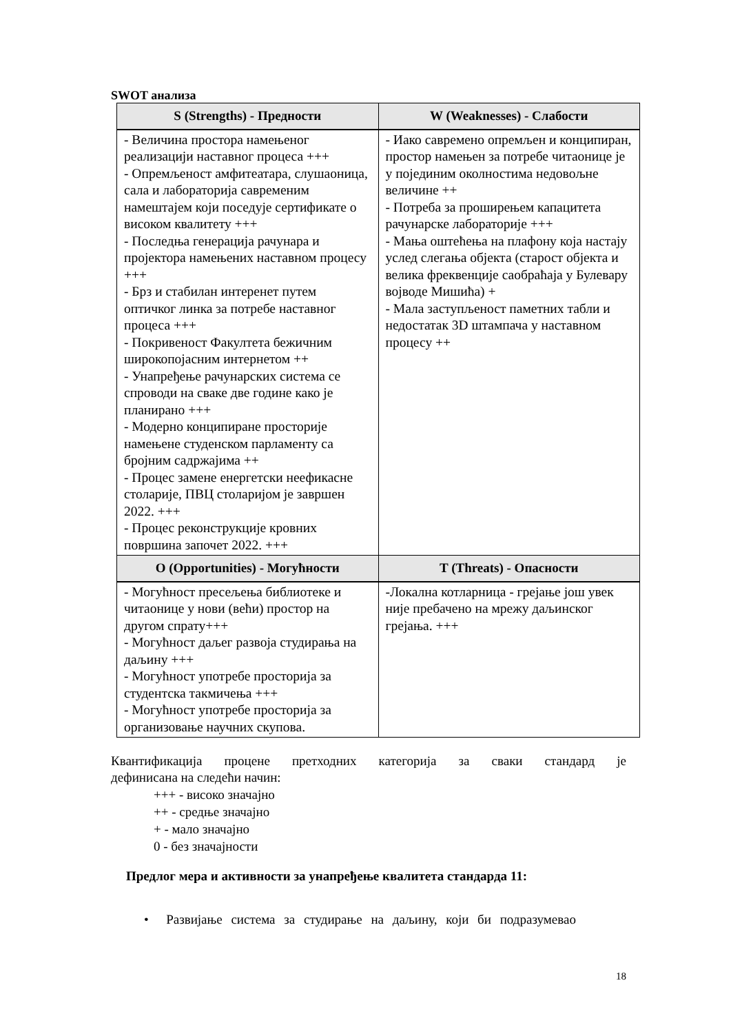SWOT анализа
| S (Strengths) - Предности | W (Weaknesses) - Слабости |
| --- | --- |
| - Величина простора намењеног реализацији наставног процеса +++ - Опремљеност амфитеатара, слушаоница, сала и лабораторија савременим намештајем који поседује сертификате о високом квалитету +++ - Последња генерација рачунара и пројектора намењених наставном процесу +++ - Брз и стабилан интеренет путем оптичког линка за потребе наставног процеса +++ - Покривеност Факултета бежичним широкопојасним интернетом ++ - Унапређење рачунарских система се спроводи на сваке две године како је планирано +++ - Модерно конципиране просторије намењене студенском парламенту са бројним садржајима ++ - Процес замене енергетски неефикасне столарије, ПВЦ столаријом је завршен 2022. +++ - Процес реконструкције кровних површина започет 2022. +++ | - Иако савремено опремљен и конципиран, простор намењен за потребе читаонице је у појединим околностима недовољне величине ++ - Потреба за проширењем капацитета рачунарске лабораторије +++ - Мања оштећења на плафону која настају услед слегања објекта (старост објекта и велика фреквенције саобраћаја у Булевару војводе Мишића) + - Мала заступљеност паметних табли и недостатак 3D штампача у наставном процесу ++ |
| O (Opportunities) - Могућности | T (Threats) - Опасности |
| - Могућност пресељења библиотеке и читаонице у нови (већи) простор на другом спрату+++ - Могућност даљег развоја студирања на даљину +++ - Могућност употребе просторија за студентска такмичења +++ - Могућност употребе просторија за организовање научних скупова. | -Локална котларница - грејање још увек није пребачено на мрежу даљинског грејања. +++ |
Квантификација процене претходних категорија за сваки стандард је
дефинисана на следећи начин:
+++ - високо значајно
++ - средње значајно
+ - мало значајно
0 - без значајности
Предлог мера и активности за унапређење квалитета стандарда 11:
• Развијање система за студирање на даљину, који би подразумевао
18